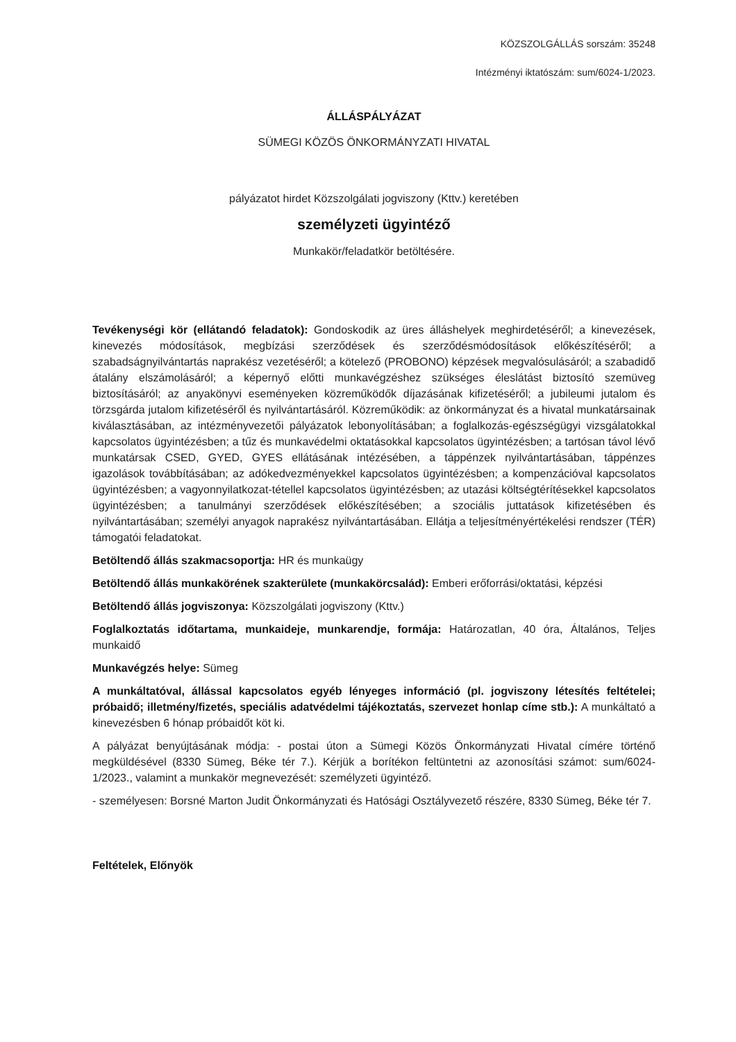KÖZSZOLGÁLLÁS sorszám: 35248
Intézményi iktatószám: sum/6024-1/2023.
ÁLLÁSPÁLYÁZAT
SÜMEGI KÖZÖS ÖNKORMÁNYZATI HIVATAL
pályázatot hirdet Közszolgálati jogviszony (Kttv.) keretében
személyzeti ügyintéző
Munkakör/feladatkör betöltésére.
Tevékenységi kör (ellátandó feladatok): Gondoskodik az üres álláshelyek meghirdetéséről; a kinevezések, kinevezés módosítások, megbízási szerződések és szerződésmódosítások előkészítéséről; a szabadságnyilvántartás naprakész vezetéséről; a kötelező (PROBONO) képzések megvalósulásáról; a szabadidő átalány elszámolásáról; a képernyő előtti munkavégzéshez szükséges éleslátást biztosító szemüveg biztosításáról; az anyakönyvi eseményeken közreműködők díjazásának kifizetéséről; a jubileumi jutalom és törzsgárda jutalom kifizetéséről és nyilvántartásáról. Közreműködik: az önkormányzat és a hivatal munkatársainak kiválasztásában, az intézményvezetői pályázatok lebonyolításában; a foglalkozás-egészségügyi vizsgálatokkal kapcsolatos ügyintézésben; a tűz és munkavédelmi oktatásokkal kapcsolatos ügyintézésben; a tartósan távol lévő munkatársak CSED, GYED, GYES ellátásának intézésében, a táppénzek nyilvántartásában, táppénzes igazolások továbbításában; az adókedvezményekkel kapcsolatos ügyintézésben; a kompenzációval kapcsolatos ügyintézésben; a vagyonnyilatkozat-tétellel kapcsolatos ügyintézésben; az utazási költségtérítésekkel kapcsolatos ügyintézésben; a tanulmányi szerződések előkészítésében; a szociális juttatások kifizetésében és nyilvántartásában; személyi anyagok naprakész nyilvántartásában. Ellátja a teljesítményértékelési rendszer (TÉR) támogatói feladatokat.
Betöltendő állás szakmacsoportja: HR és munkaügy
Betöltendő állás munkakörének szakterülete (munkakörcsalád): Emberi erőforrási/oktatási, képzési
Betöltendő állás jogviszonya: Közszolgálati jogviszony (Kttv.)
Foglalkoztatás időtartama, munkaideje, munkarendje, formája: Határozatlan, 40 óra, Általános, Teljes munkaidő
Munkavégzés helye: Sümeg
A munkáltatóval, állással kapcsolatos egyéb lényeges információ (pl. jogviszony létesítés feltételei; próbaidő; illetmény/fizetés, speciális adatvédelmi tájékoztatás, szervezet honlap címe stb.): A munkáltató a kinevezésben 6 hónap próbaidőt köt ki.
A pályázat benyújtásának módja: - postai úton a Sümegi Közös Önkormányzati Hivatal címére történő megküldésével (8330 Sümeg, Béke tér 7.). Kérjük a borítékon feltüntetni az azonosítási számot: sum/6024-1/2023., valamint a munkakör megnevezését: személyzeti ügyintéző.
- személyesen: Borsné Marton Judit Önkormányzati és Hatósági Osztályvezető részére, 8330 Sümeg, Béke tér 7.
Feltételek, Előnyök